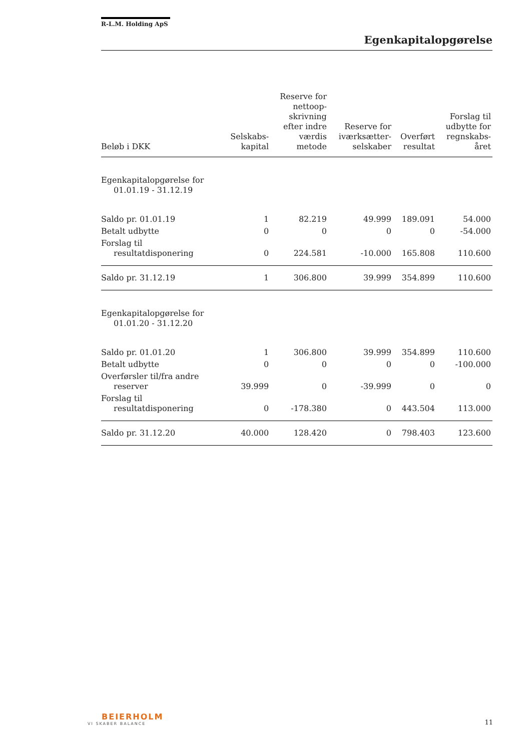R-L.M. Holding ApS
Egenkapitalopgørelse
| Beløb i DKK | Selskabs- kapital | Reserve for nettoop- skrivning efter indre værdis metode | Reserve for iværksætter- selskaber | Overført resultat | Forslag til udbytte for regnskabs- året |
| --- | --- | --- | --- | --- | --- |
| Egenkapitalopgørelse for 01.01.19 - 31.12.19 | | | | | |
| Saldo pr. 01.01.19 | 1 | 82.219 | 49.999 | 189.091 | 54.000 |
| Betalt udbytte | 0 | 0 | 0 | 0 | -54.000 |
| Forslag til resultatdisponering | 0 | 224.581 | -10.000 | 165.808 | 110.600 |
| Saldo pr. 31.12.19 | 1 | 306.800 | 39.999 | 354.899 | 110.600 |
| Egenkapitalopgørelse for 01.01.20 - 31.12.20 | | | | | |
| Saldo pr. 01.01.20 | 1 | 306.800 | 39.999 | 354.899 | 110.600 |
| Betalt udbytte | 0 | 0 | 0 | 0 | -100.000 |
| Overførsler til/fra andre reserver | 39.999 | 0 | -39.999 | 0 | 0 |
| Forslag til resultatdisponering | 0 | -178.380 | 0 | 443.504 | 113.000 |
| Saldo pr. 31.12.20 | 40.000 | 128.420 | 0 | 798.403 | 123.600 |
BEIERHOLM
VI SKABER BALANCE
11